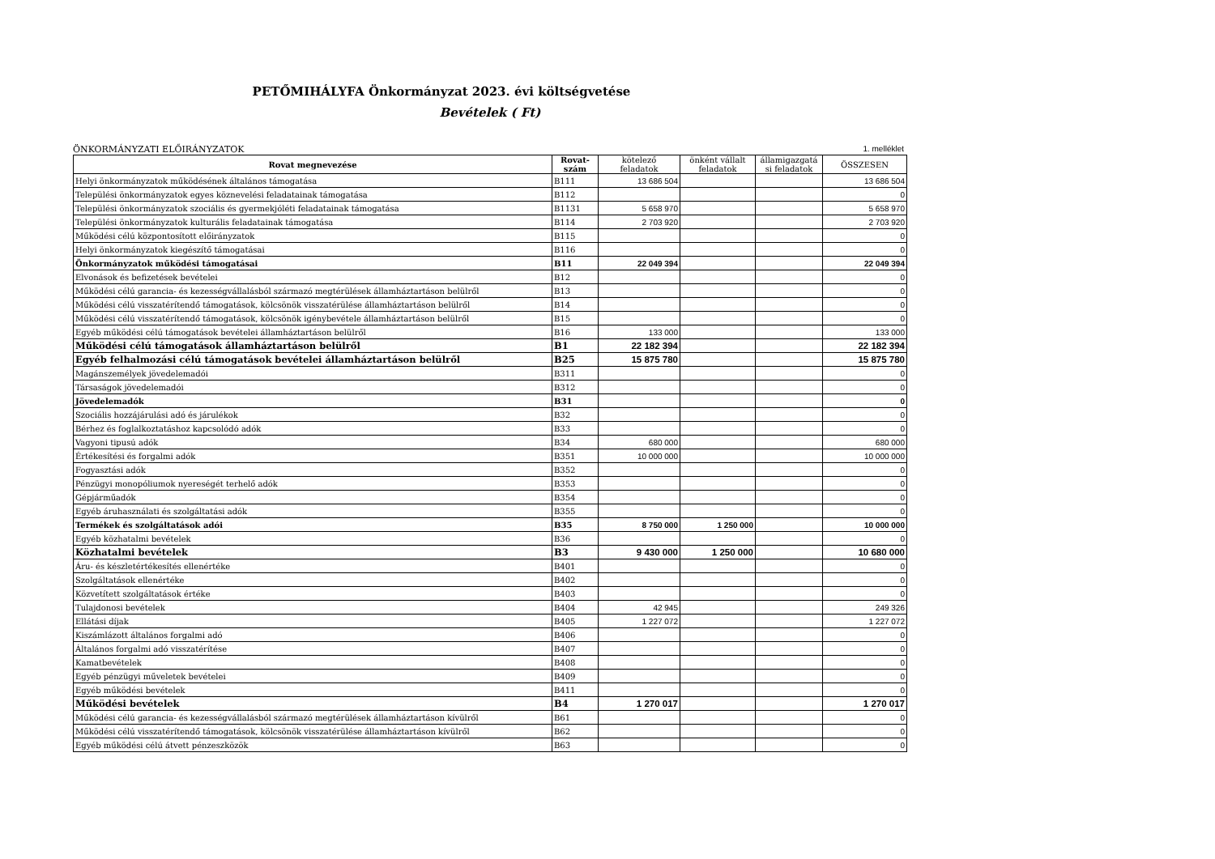PETŐMIHÁLYFA Önkormányzat 2023. évi költségvetése
Bevételek ( Ft)
ÖNKORMÁNYZATI ELŐIRÁNYZATOK 1. melléklet
| Rovat megnevezése | Rovat- szám | kötelező feladatok | önként vállalt feladatok | államigazgatá si feladatok | ÖSSZESEN |
| --- | --- | --- | --- | --- | --- |
| Helyi önkormányzatok működésének általános támogatása | B111 | 13 686 504 | | | 13 686 504 |
| Települési önkormányzatok egyes köznevelési feladatainak támogatása | B112 | | | | 0 |
| Települési önkormányzatok szociális és gyermekjóléti feladatainak támogatása | B1131 | 5 658 970 | | | 5 658 970 |
| Települési önkormányzatok kulturális feladatainak támogatása | B114 | 2 703 920 | | | 2 703 920 |
| Működési célú központosított előirányzatok | B115 | | | | 0 |
| Helyi önkormányzatok kiegészítő támogatásai | B116 | | | | 0 |
| Önkormányzatok működési támogatásai | B11 | 22 049 394 | | | 22 049 394 |
| Elvonások és befizetések bevételei | B12 | | | | 0 |
| Működési célú garancia- és kezességvállalásból származó megtérülések államháztartáson belülről | B13 | | | | 0 |
| Működési célú visszatérítendő támogatások, kölcsönök visszatérülése államháztartáson belülről | B14 | | | | 0 |
| Működési célú visszatérítendő támogatások, kölcsönök igénybevétele államháztartáson belülről | B15 | | | | 0 |
| Egyéb működési célú támogatások bevételei államháztartáson belülről | B16 | 133 000 | | | 133 000 |
| Működési célú támogatások államháztartáson belülről | B1 | 22 182 394 | | | 22 182 394 |
| Egyéb felhalmozási célú támogatások bevételei államháztartáson belülről | B25 | 15 875 780 | | | 15 875 780 |
| Magánszemélyek jövedelemadói | B311 | | | | 0 |
| Társaságok jövedelemadói | B312 | | | | 0 |
| Jövedelemadók | B31 | | | | 0 |
| Szociális hozzájárulási adó és járulékok | B32 | | | | 0 |
| Bérhez és foglalkoztatáshoz kapcsolódó adók | B33 | | | | 0 |
| Vagyoni tipusú adók | B34 | 680 000 | | | 680 000 |
| Értékesítési és forgalmi adók | B351 | 10 000 000 | | | 10 000 000 |
| Fogyasztási adók | B352 | | | | 0 |
| Pénzügyi monopóliumok nyereségét terhelő adók | B353 | | | | 0 |
| Gépjárműadók | B354 | | | | 0 |
| Egyéb áruhasználati és szolgáltatási adók | B355 | | | | 0 |
| Termékek és szolgáltatások adói | B35 | 8 750 000 | 1 250 000 | | 10 000 000 |
| Egyéb közhatalmi bevételek | B36 | | | | 0 |
| Közhatalmi bevételek | B3 | 9 430 000 | 1 250 000 | | 10 680 000 |
| Áru- és készletértékesítés ellenértéke | B401 | | | | 0 |
| Szolgáltatások ellenértéke | B402 | | | | 0 |
| Közvetített szolgáltatások értéke | B403 | | | | 0 |
| Tulajdonosi bevételek | B404 | 42 945 | | | 249 326 |
| Ellátási díjak | B405 | 1 227 072 | | | 1 227 072 |
| Kiszámlázott általános forgalmi adó | B406 | | | | 0 |
| Általános forgalmi adó visszatérítése | B407 | | | | 0 |
| Kamatbevételek | B408 | | | | 0 |
| Egyéb pénzügyi műveletek bevételei | B409 | | | | 0 |
| Egyéb működési bevételek | B411 | | | | 0 |
| Működési bevételek | B4 | 1 270 017 | | | 1 270 017 |
| Működési célú garancia- és kezességvállalásból származó megtérülések államháztartáson kívülről | B61 | | | | 0 |
| Működési célú visszatérítendő támogatások, kölcsönök visszatérülése államháztartáson kívülről | B62 | | | | 0 |
| Egyéb működési célú átvett pénzeszközök | B63 | | | | 0 |